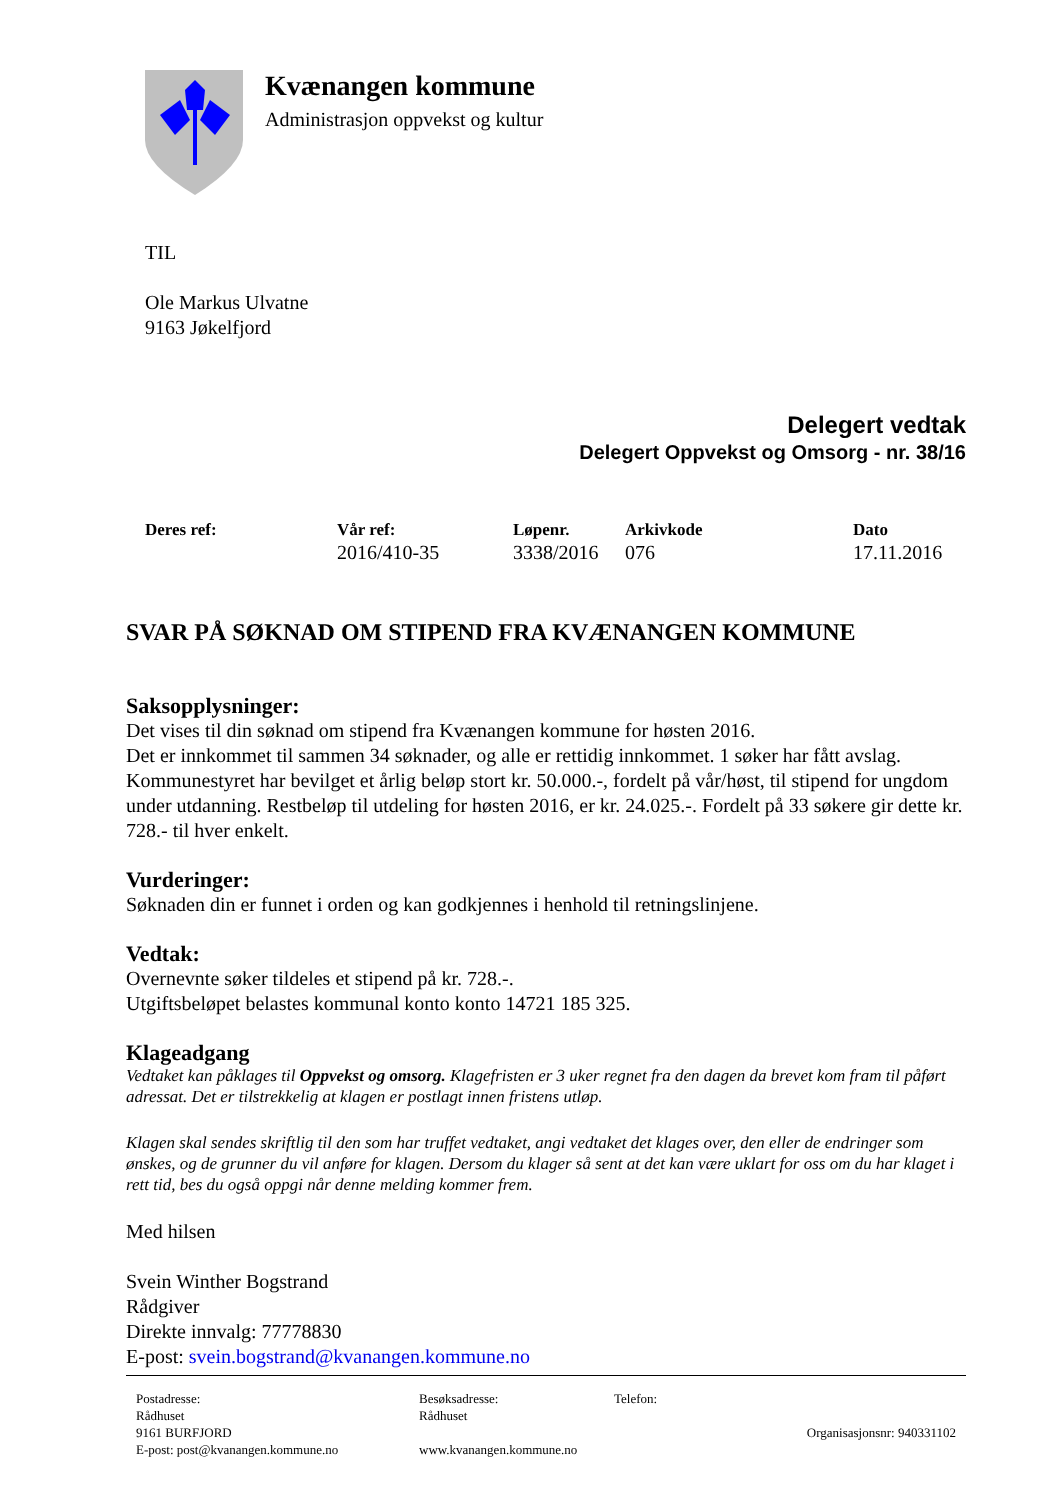Kvænangen kommune
Administrasjon oppvekst og kultur
TIL
Ole Markus Ulvatne
9163 Jøkelfjord
Delegert vedtak
Delegert Oppvekst og Omsorg - nr. 38/16
| Deres ref: | Vår ref: | Løpenr. | Arkivkode | Dato |
| --- | --- | --- | --- | --- |
| | 2016/410-35 | 3338/2016 | 076 | 17.11.2016 |
SVAR PÅ SØKNAD OM STIPEND FRA KVÆNANGEN KOMMUNE
Saksopplysninger:
Det vises til din søknad om stipend fra Kvænangen kommune for høsten 2016.
Det er innkommet til sammen 34 søknader, og alle er rettidig innkommet. 1 søker har fått avslag. Kommunestyret har bevilget et årlig beløp stort kr. 50.000.-, fordelt på vår/høst, til stipend for ungdom under utdanning. Restbeløp til utdeling for høsten 2016, er kr. 24.025.-. Fordelt på 33 søkere gir dette kr. 728.- til hver enkelt.
Vurderinger:
Søknaden din er funnet i orden og kan godkjennes i henhold til retningslinjene.
Vedtak:
Overnevnte søker tildeles et stipend på kr. 728.-.
Utgiftsbeløpet belastes kommunal konto konto 14721 185 325.
Klageadgang
Vedtaket kan påklages til Oppvekst og omsorg. Klagefristen er 3 uker regnet fra den dagen da brevet kom fram til påført adressat. Det er tilstrekkelig at klagen er postlagt innen fristens utløp.
Klagen skal sendes skriftlig til den som har truffet vedtaket, angi vedtaket det klages over, den eller de endringer som ønskes, og de grunner du vil anføre for klagen. Dersom du klager så sent at det kan være uklart for oss om du har klaget i rett tid, bes du også oppgi når denne melding kommer frem.
Med hilsen
Svein Winther Bogstrand
Rådgiver
Direkte innvalg: 77778830
E-post: svein.bogstrand@kvanangen.kommune.no
| Postadresse: Rådhuset 9161 BURFJORD E-post: post@kvanangen.kommune.no | Besøksadresse: Rådhuset www.kvanangen.kommune.no | Telefon: | Organisasjonsnr: 940331102 |